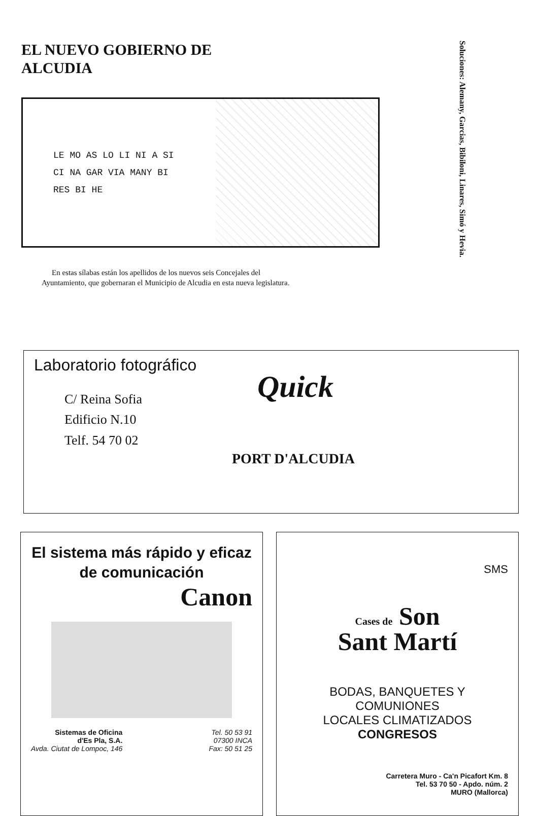EL NUEVO GOBIERNO DE
ALCUDIA
LE MO AS LO LI NI A SI CI NA GAR VIA MANY BI RES BI HE
En estas sílabas están los apellidos de los nuevos seis Concejales del Ayuntamiento, que gobernaran el Municipio de Alcudia en esta nueva legislatura.
Soluciones: Alemany, Garcias, Bibiloni, Linares, Simó y Hevia.
Laboratorio fotográfico
Quick
C/ Reina Sofia
Edificio N.10
Telf. 54 70 02
PORT D'ALCUDIA
El sistema más rápido y eficaz de comunicación
Canon
Sistemas de Oficina
d'Es Pla, S.A.
Avda. Ciutat de Lompoc, 146
Tel. 50 53 91
07300 INCA
Fax: 50 51 25
SMS
Cases de Son
Sant Martí
BODAS, BANQUETES Y COMUNIONES
LOCALES CLIMATIZADOS
CONGRESOS
Carretera Muro - Ca'n Picafort Km. 8
Tel. 53 70 50 - Apdo. núm. 2
MURO (Mallorca)